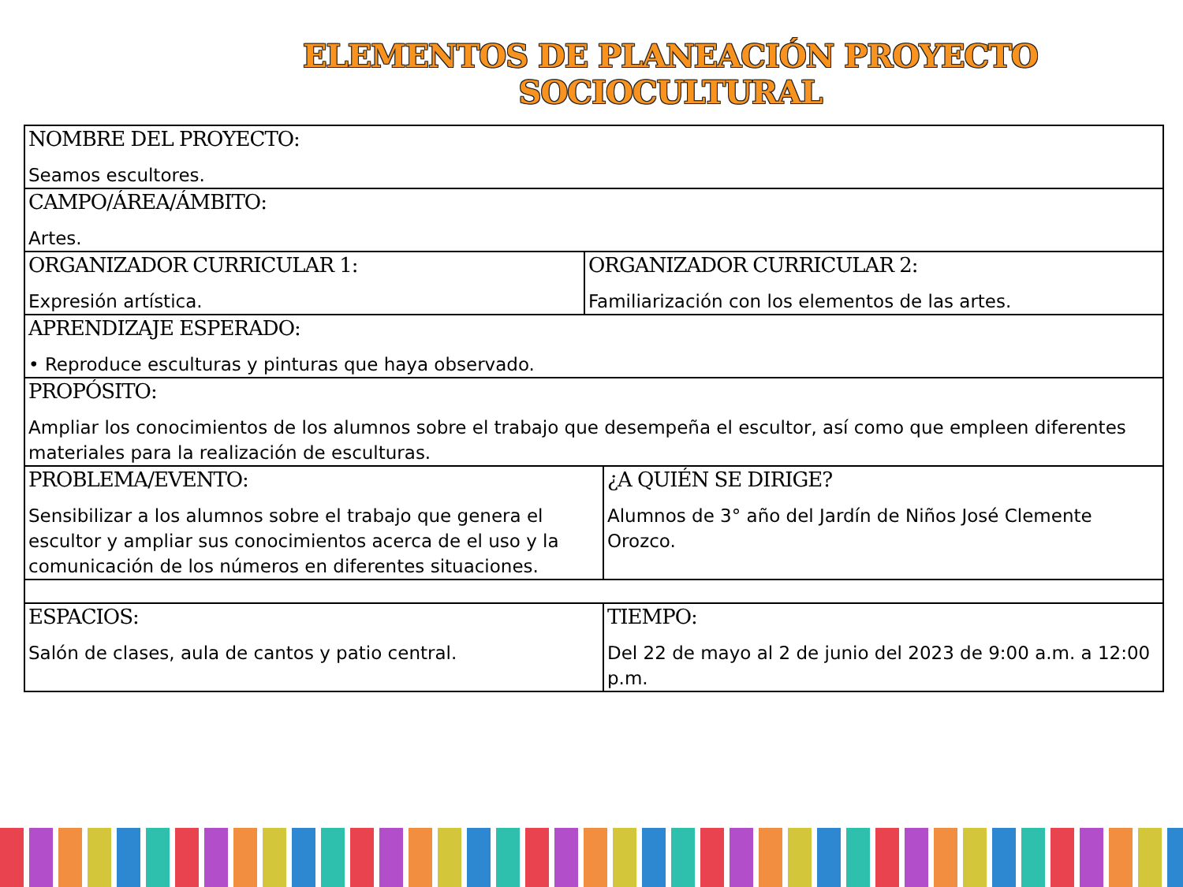ELEMENTOS DE PLANEACIÓN PROYECTO
SOCIOCULTURAL
| NOMBRE DEL PROYECTO: Seamos escultores. | | |
| CAMPO/ÁREA/ÁMBITO: Artes. | | |
| ORGANIZADOR CURRICULAR 1: Expresión artística. | ORGANIZADOR CURRICULAR 2: Familiarización con los elementos de las artes. | |
| APRENDIZAJE ESPERADO: • Reproduce esculturas y pinturas que haya observado. | | |
| PROPÓSITO: Ampliar los conocimientos de los alumnos sobre el trabajo que desempeña el escultor, así como que empleen diferentes materiales para la realización de esculturas. | | |
| PROBLEMA/EVENTO: Sensibilizar a los alumnos sobre el trabajo que genera el escultor y ampliar sus conocimientos acerca de el uso y la comunicación de los números en diferentes situaciones. | | ¿A QUIÉN SE DIRIGE? Alumnos de 3° año del Jardín de Niños José Clemente Orozco. |
| ESPACIOS: Salón de clases, aula de cantos y patio central. | | TIEMPO: Del 22 de mayo al 2 de junio del 2023 de 9:00 a.m. a 12:00 p.m. |